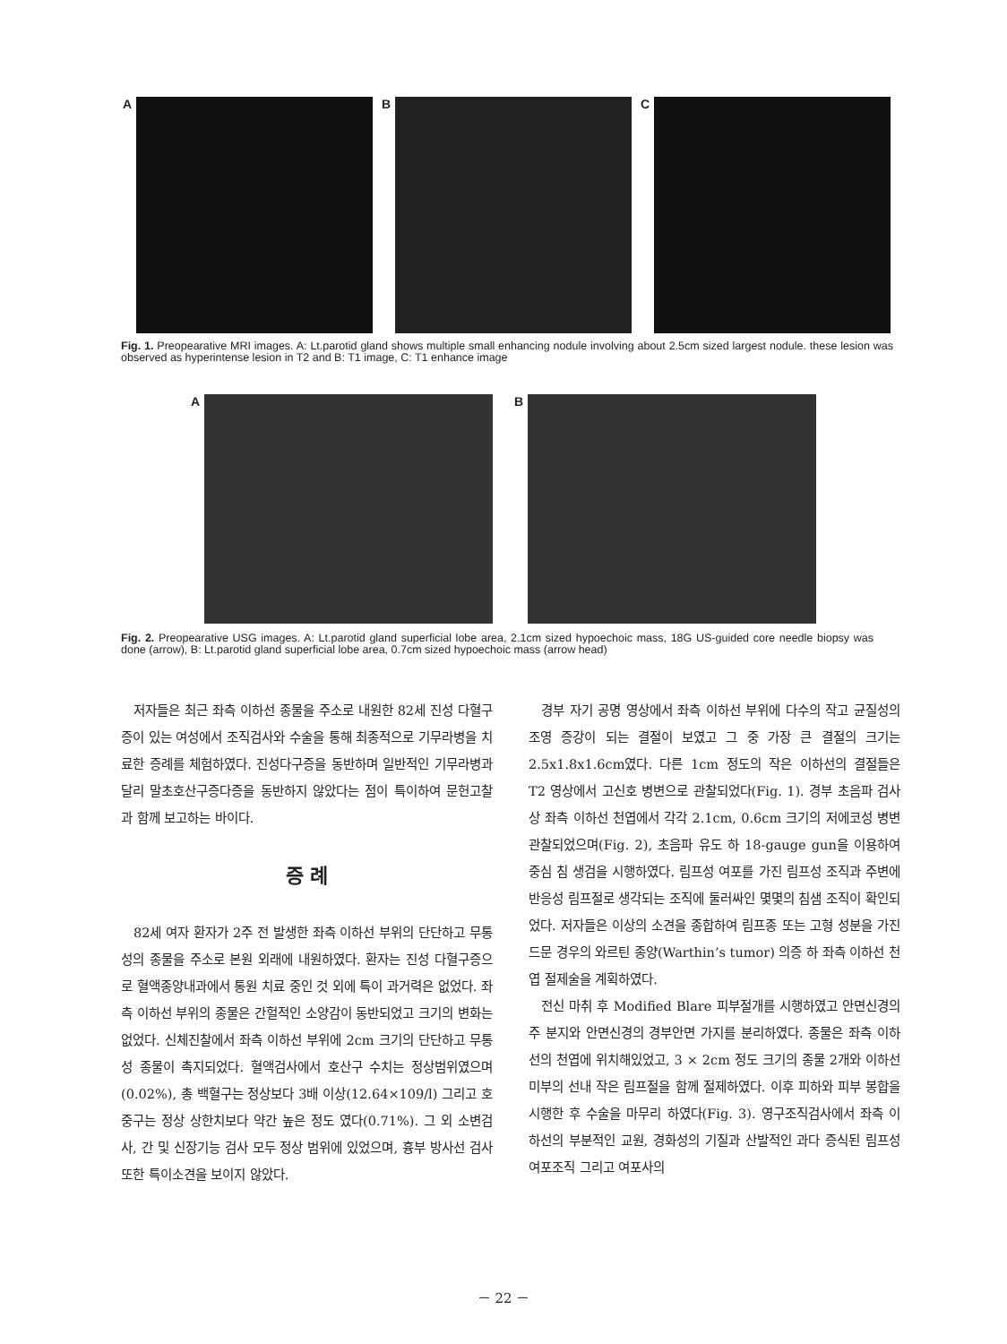A B C
Fig. 1. Preopearative MRI images. A: Lt.parotid gland shows multiple small enhancing nodule involving about 2.5cm sized largest nodule. these lesion was observed as hyperintense lesion in T2 and B: T1 image, C: T1 enhance image
A B
Fig. 2. Preopearative USG images. A: Lt.parotid gland superficial lobe area, 2.1cm sized hypoechoic mass, 18G US-guided core needle biopsy was done (arrow), B: Lt.parotid gland superficial lobe area, 0.7cm sized hypoechoic mass (arrow head)
저자들은 최근 좌측 이하선 종물을 주소로 내원한 82세 진성 다혈구증이 있는 여성에서 조직검사와 수술을 통해 최종적으로 기무라병을 치료한 증례를 체험하였다. 진성다구증을 동반하며 일반적인 기무라병과 달리 말초호산구증다증을 동반하지 않았다는 점이 특이하여 문헌고찰과 함께 보고하는 바이다.
증 례
82세 여자 환자가 2주 전 발생한 좌측 이하선 부위의 단단하고 무통성의 종물을 주소로 본원 외래에 내원하였다. 환자는 진성 다혈구증으로 혈액종양내과에서 통원 치료 중인 것 외에 특이 과거력은 없었다. 좌측 이하선 부위의 종물은 간헐적인 소양감이 동반되었고 크기의 변화는 없었다. 신체진찰에서 좌측 이하선 부위에 2cm 크기의 단단하고 무통성 종물이 촉지되었다. 혈액검사에서 호산구 수치는 정상범위였으며(0.02%), 총 백혈구는 정상보다 3배 이상(12.64×109/l) 그리고 호중구는 정상 상한치보다 약간 높은 정도 였다(0.71%). 그 외 소변검사, 간 및 신장기능 검사 모두 정상 범위에 있었으며, 흉부 방사선 검사 또한 특이소견을 보이지 않았다.
경부 자기 공명 영상에서 좌측 이하선 부위에 다수의 작고 균질성의 조영 증강이 되는 결절이 보였고 그 중 가장 큰 결절의 크기는 2.5x1.8x1.6cm였다. 다른 1cm 정도의 작은 이하선의 결절들은 T2 영상에서 고신호 병변으로 관찰되었다(Fig. 1). 경부 초음파 검사상 좌측 이하선 천엽에서 각각 2.1cm, 0.6cm 크기의 저에코성 병변 관찰되었으며(Fig. 2), 초음파 유도 하 18-gauge gun을 이용하여 중심 침 생검을 시행하였다. 림프성 여포를 가진 림프성 조직과 주변에 반응성 림프절로 생각되는 조직에 둘러싸인 몇몇의 침샘 조직이 확인되었다. 저자들은 이상의 소견을 종합하여 림프종 또는 고형 성분을 가진 드문 경우의 와르틴 종양(Warthin’s tumor) 의증 하 좌측 이하선 천엽 절제술을 계획하였다.
전신 마취 후 Modified Blare 피부절개를 시행하였고 안면신경의 주 분지와 안면신경의 경부안면 가지를 분리하였다. 종물은 좌측 이하선의 천엽에 위치해있었고, 3 × 2cm 정도 크기의 종물 2개와 이하선 미부의 선내 작은 림프절을 함께 절제하였다. 이후 피하와 피부 봉합을 시행한 후 수술을 마무리 하였다(Fig. 3). 영구조직검사에서 좌측 이하선의 부분적인 교원, 경화성의 기질과 산발적인 과다 증식된 림프성 여포조직 그리고 여포사의
－ 22 －